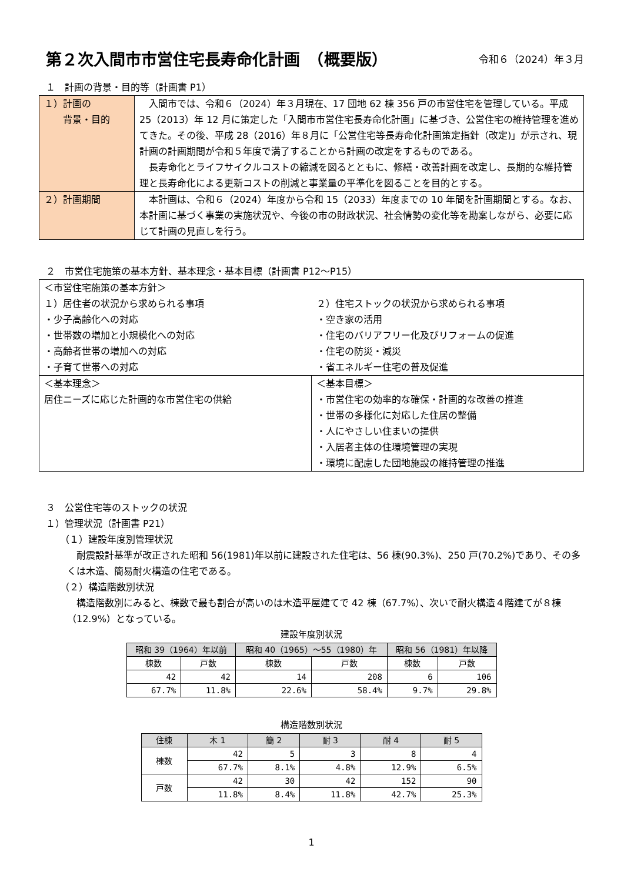第２次入間市市営住宅長寿命化計画　（概要版） 令和６（2024）年３月
１　計画の背景・目的等（計画書 P1）
| １）計画の 背景・目的 | 入間市では、令和６（2024）年３月現在、17 団地 62 棟 356 戸の市営住宅を管理している。平成 25（2013）年 12 月に策定した「入間市市営住宅長寿命化計画」に基づき、公営住宅の維持管理を進めてきた。その後、平成 28（2016）年８月に「公営住宅等長寿命化計画策定指針（改定)」が示され、現計画の計画期間が令和５年度で満了することから計画の改定をするものである。 長寿命化とライフサイクルコストの縮減を図るとともに、修繕・改善計画を改定し、長期的な維持管理と長寿命化による更新コストの削減と事業量の平準化を図ることを目的とする。 |
| ２）計画期間 | 本計画は、令和６（2024）年度から令和 15（2033）年度までの 10 年間を計画期間とする。なお、本計画に基づく事業の実施状況や、今後の市の財政状況、社会情勢の変化等を勘案しながら、必要に応じて計画の見直しを行う。 |
２　市営住宅施策の基本方針、基本理念・基本目標（計画書 P12～P15）
| ＜市営住宅施策の基本方針＞ １）居住者の状況から求められる事項 ・少子高齢化への対応 ・世帯数の増加と小規模化への対応 ・高齢者世帯の増加への対応 ・子育て世帯への対応 | ２）住宅ストックの状況から求められる事項 ・空き家の活用 ・住宅のバリアフリー化及びリフォームの促進 ・住宅の防災・減災 ・省エネルギー住宅の普及促進 |
| ＜基本理念＞ 居住ニーズに応じた計画的な市営住宅の供給 | ＜基本目標＞ ・市営住宅の効率的な確保・計画的な改善の推進 ・世帯の多様化に対応した住居の整備 ・人にやさしい住まいの提供 ・入居者主体の住環境管理の実現 ・環境に配慮した団地施設の維持管理の推進 |
３　公営住宅等のストックの状況
１）管理状況（計画書 P21）
（１）建設年度別管理状況
　耐震設計基準が改正された昭和 56(1981)年以前に建設された住宅は、56 棟(90.3%)、250 戸(70.2%)であり、その多くは木造、簡易耐火構造の住宅である。
（２）構造階数別状況
　構造階数別にみると、棟数で最も割合が高いのは木造平屋建てで 42 棟（67.7%）、次いで耐火構造４階建てが８棟（12.9%）となっている。
建設年度別状況
| 昭和 39（1964）年以前 | | 昭和 40（1965）～55（1980）年 | | 昭和 56（1981）年以降 | |
| --- | --- | --- | --- | --- | --- |
| 棟数 | 戸数 | 棟数 | 戸数 | 棟数 | 戸数 |
| 42 | 42 | 14 | 208 | 6 | 106 |
| 67.7% | 11.8% | 22.6% | 58.4% | 9.7% | 29.8% |
構造階数別状況
| 住棟 | 木 1 | 簡 2 | 耐 3 | 耐 4 | 耐 5 |
| --- | --- | --- | --- | --- | --- |
| 棟数 | 42 | 5 | 3 | 8 | 4 |
| | 67.7% | 8.1% | 4.8% | 12.9% | 6.5% |
| 戸数 | 42 | 30 | 42 | 152 | 90 |
| | 11.8% | 8.4% | 11.8% | 42.7% | 25.3% |
1